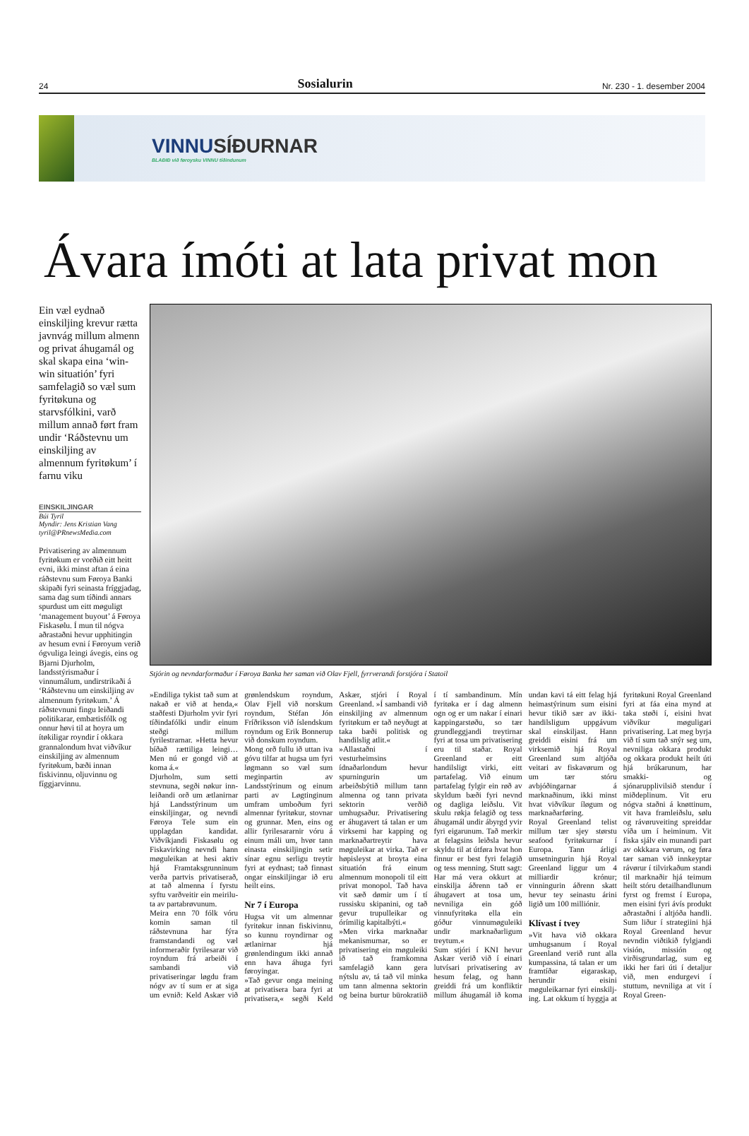24 Sosialurin Nr. 230 - 1. desember 2004
VINNUSÍÐURNAR
BLAÐIÐ við føroysku VINNU tíðindunum
Ávara ímóti at lata privat mon
Ein væl eydnað einskilj­ing krevur rætta javnvág millum almenn og privat áhugamál og skal skapa eina ‘win-win situatión’ fyri samfelagið so væl sum fyritøkuna og starvsfólkini, varð millum annað ført fram undir ‘Ráðstevnu um einskilj­ing av almennum fyritøkum’ í farnu viku
EINSKILJINGAR
Búi Tyril
Myndir: Jens Kristian Vang
tyril@PRnewsMedia.com
Privatisering av almennum fyritøkum er vorðið eitt heitt evni, ikki minst aftan á eina ráðstevnu sum Føroya Banki skipaði fyri seinasta fríggjadag, sama dag sum tíðindi annars spurdust um eitt møguligt ‘management buyout’ á Føroya Fiskasølu. Í mun til nógva aðrastaðni hevur upphitingin av hesum evni í Føroyum verið ógvuliga leingi ávegis, eins og Bjarni Djurholm, landsstýrismaður í vinnumálum, undirstrikaði á ‘Ráðstevnu um einskilj­ing av almennum fyritøkum.’ Á ráðstevnuni fingu leiðandi politikarar, embætisfólk og onnur høvi til at hoyra um ítøkiligar royndir í okkara grannalondum hvat viðvíkur einskilj­ing av almennum fyritøkum, bæði innan fiskivinnu, oljuvinnu og fíggjarvinnu.
Stjórin og nevndarformaður í Føroya Banka her saman við Olav Fjell, fyrrverandi forstjóra í Statoil
»Endiliga tykist tað sum at nakað er við at henda,« staðfesti Djurholm yvir fyri tíðindafólki undir einum steðgi millum fyrilestrarnar. »Hetta hevur bíðað rættiliga leingi… Men nú er gongd við at koma á.«
Djurholm, sum setti stevnuna, segði nøkur inn­leiðandi orð um ætlanirnar hjá Landsstýrinum um einskiljingar, og nevndi Føroya Tele sum ein upplagdan kandidat. Viðvíkjandi Fiskasølu og Fiskavirking nevndi hann møguleikan at hesi aktiv hjá Framtaksgrunninum verða partvis privatiserað, at tað almenna í fyrstu syftu varðveitir ein meirilu­ta av partabrøvunum.
Meira enn 70 fólk vóru komin saman til ráðstevnuna har fýra framstandandi og væl informeraðir fyrilesarar við royndum frá arbeiði í sambandi við privatiseringar løgdu fram nógv av tí sum er at siga um evnið: Keld Askær við grønlendskum royndum, Olav Fjell við norskum royndum, Stéfan Jón Fríðriksson við íslendskum royndum og Erik Bonnerup við donskum royndum.
Mong orð fullu ið uttan iva góvu tilfar at hugsa um fyri løgmann so væl sum meginpartin av Landsstýrinum og einum parti av Løgtinginum umfram umboðum fyri almennar fyritøkur, stovnar og grunnar. Men, eins og allir fyrilesararnir vóru á einum máli um, hvør tann einasta einskiljingin setir sínar egnu serligu treytir fyri at eydnast; tað finnast ongar einskiljingar ið eru heilt eins.
Nr 7 í Europa
Hugsa vit um almennar fyritøkur innan fiskivinnu, so kunnu royndirnar og ætlanirnar hjá grønlendingum ikki annað enn hava áhuga fyri føroyingar.
»Tað gevur onga meining at privatisera bara fyri at privatisera,« segði Keld Askær, stjóri í Royal Greenland. »Í sambandi við einskilj­ing av almennum fyritøkum er tað neyðugt at taka bæði politisk og handilslig atlit.«
»Allastaðni í vesturheimsins ídnaðarlondum hevur spurningurin um arbeiðsbýtið millum tann almenna og tann privata sektorin verðið umhugsaður. Privatisering er áhugavert tá talan er um virksemi har kapping og marknaðartreytir hava møguleikar at virka. Tað er høpisleyst at broyta eina situatión frá einum almennum monopoli til eitt privat monopol. Tað hava vit sæð dømir um í tí russisku skipanini, og tað gevur trupulleikar og órímilig kapitalbýti.«
»Men virka marknaðar mekanismurnar, so er privatisering ein møguleiki ið tað framkomna samfelagið kann gera nýtslu av, tá tað vil minka um tann almenna sektorin og beina burtur bürokratiið í tí sambandinum. Mín fyritøka er í dag almenn ogn og er um nakar í einari kappingarstøðu, so tær grundleggjandi treytirnar fyri at tosa um privatisering eru til staðar. Royal Greenland er eitt handilsligt virki, eitt partafelag. Við einum partafelag fylgir ein røð av skyldum bæði fyri nevnd og dagliga leiðslu. Vit skulu røkja felagið og tess áhugamál undir ábyrgd yvir fyri eigarunum. Tað merkir at felagsins leiðsla hevur skyldu til at útføra hvat hon finnur er best fyri felagið og tess menning. Stutt sagt: Har má vera okkurt at einskilja áðrenn tað er áhugavert at tosa um, nevniliga ein góð vinnufyritøka ella ein góður vinnumøguleiki undir marknaðarligum treytum.«
Sum stjóri í KNI hevur Askær verið við í einari lutvísari privatisering av hesum felag, og hann greiddi frá um konfliktir millum áhugamál ið koma undan kavi tá eitt felag hjá heimastýrinum sum eisini hevur tikið sær av ikki-handilsligum uppgávum skal einskiljast. Hann greiddi eisini frá um virksemið hjá Royal Greenland sum altjóða veitari av fiskavørum og um tær stóru avbjóðingarnar á marknaðinum, ikki minst hvat viðvíkur íløgum og marknaðarføring.
Royal Greenland telist millum tær sjey størstu seafood fyritøkurnar í Europa. Tann árligi umsetningurin hjá Royal Greenland liggur um 4 milliardir krónur; vinningurin áðrenn skatt hevur tey seinastu árini ligið um 100 milliónir.
Klívast í tvey
»Vit hava við okkara umhugsanum í Royal Greenland verið runt alla kumpassina, tá talan er um framtíðar eigaraskap, herundir eisini møguleikarnar fyri einskilj­ing. Lat okkum tí hyggja at fyritøkuni Royal Greenland fyri at fáa eina mynd at taka støði í, eisini hvat viðvíkur møguligari privatisering. Lat meg byrja við tí sum tað snýr seg um, nevniliga okkara produkt og okkara produkt heilt úti hjá brúkarunum, har smakki- og sjónarupplivilsið stendur í miðdeplinum. Vit eru nógva staðni á knøttinum, vit hava framleiðslu, sølu og rávøruveiting spreiddar víða um í heiminum. Vit fiska sjálv ein munandi part av okkkara vørum, og føra tær saman við innkeyptar rávørur í tilvirkaðum standi til marknaðir hjá teimum heilt stóru detailhandlunum fyrst og fremst í Europa, men eisini fyri ávís produkt aðrastaðni í altjóða handli. Sum liður í strategiini hjá Royal Greenland hevur nevndin viðtikið fylgjandi visión, missión og virðisgrundarlag, sum eg ikki her fari úti í detaljur við, men endurgevi í stuttum, nevniliga at vit í Royal Green-